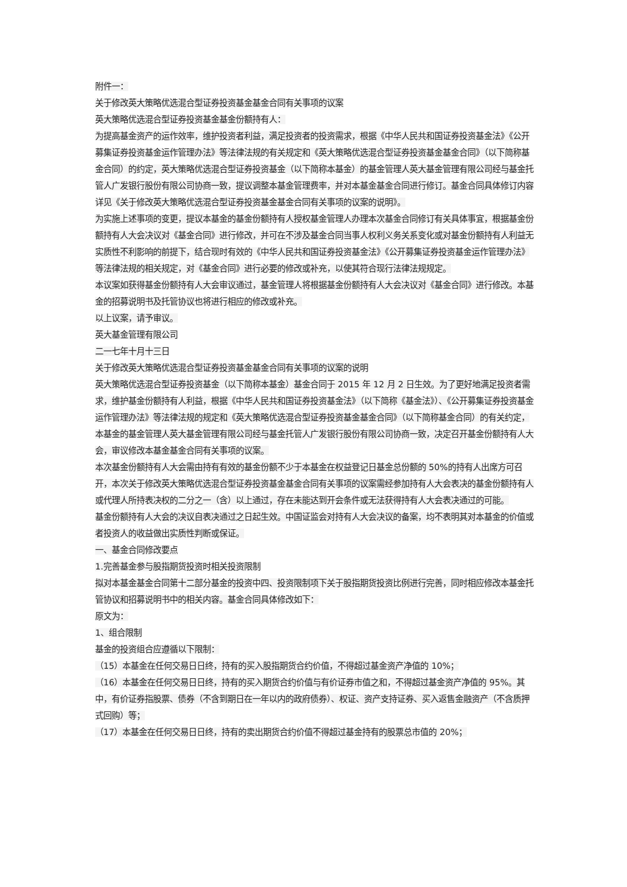附件一：
关于修改英大策略优选混合型证券投资基金基金合同有关事项的议案
英大策略优选混合型证券投资基金基金份额持有人：
为提高基金资产的运作效率，维护投资者利益，满足投资者的投资需求，根据《中华人民共和国证券投资基金法》《公开募集证券投资基金运作管理办法》等法律法规的有关规定和《英大策略优选混合型证券投资基金基金合同》（以下简称基金合同）的约定，英大策略优选混合型证券投资基金（以下简称本基金）的基金管理人英大基金管理有限公司经与基金托管人广发银行股份有限公司协商一致，提议调整本基金管理费率，并对本基金基金合同进行修订。基金合同具体修订内容详见《关于修改英大策略优选混合型证券投资基金基金合同有关事项的议案的说明》。
为实施上述事项的变更，提议本基金的基金份额持有人授权基金管理人办理本次基金合同修订有关具体事宜，根据基金份额持有人大会决议对《基金合同》进行修改，并可在不涉及基金合同当事人权利义务关系变化或对基金份额持有人利益无实质性不利影响的前提下，结合现时有效的《中华人民共和国证券投资基金法》《公开募集证券投资基金运作管理办法》等法律法规的相关规定，对《基金合同》进行必要的修改或补充，以使其符合现行法律法规规定。
本议案如获得基金份额持有人大会审议通过，基金管理人将根据基金份额持有人大会决议对《基金合同》进行修改。本基金的招募说明书及托管协议也将进行相应的修改或补充。
以上议案，请予审议。
英大基金管理有限公司
二一七年十月十三日
关于修改英大策略优选混合型证券投资基金基金合同有关事项的议案的说明
英大策略优选混合型证券投资基金（以下简称本基金）基金合同于 2015 年 12 月 2 日生效。为了更好地满足投资者需求，维护基金份额持有人利益，根据《中华人民共和国证券投资基金法》（以下简称《基金法》）、《公开募集证券投资基金运作管理办法》等法律法规的规定和《英大策略优选混合型证券投资基金基金合同》（以下简称基金合同）的有关约定，本基金的基金管理人英大基金管理有限公司经与基金托管人广发银行股份有限公司协商一致，决定召开基金份额持有人大会，审议修改本基金基金合同有关事项的议案。
本次基金份额持有人大会需由持有有效的基金份额不少于本基金在权益登记日基金总份额的 50%的持有人出席方可召开，本次关于修改英大策略优选混合型证券投资基金基金合同有关事项的议案需经参加持有人大会表决的基金份额持有人或代理人所持表决权的二分之一（含）以上通过，存在未能达到开会条件或无法获得持有人大会表决通过的可能。
基金份额持有人大会的决议自表决通过之日起生效。中国证监会对持有人大会决议的备案，均不表明其对本基金的价值或者投资人的收益做出实质性判断或保证。
一、基金合同修改要点
1.完善基金参与股指期货投资时相关投资限制
拟对本基金基金合同第十二部分基金的投资中四、投资限制项下关于股指期货投资比例进行完善，同时相应修改本基金托管协议和招募说明书中的相关内容。基金合同具体修改如下：
原文为：
1、组合限制
基金的投资组合应遵循以下限制：
（15）本基金在任何交易日日终，持有的买入股指期货合约价值，不得超过基金资产净值的 10%；
（16）本基金在任何交易日日终，持有的买入期货合约价值与有价证券市值之和，不得超过基金资产净值的 95%。其中，有价证券指股票、债券（不含到期日在一年以内的政府债券）、权证、资产支持证券、买入返售金融资产（不含质押式回购）等；
（17）本基金在任何交易日日终，持有的卖出期货合约价值不得超过基金持有的股票总市值的 20%；